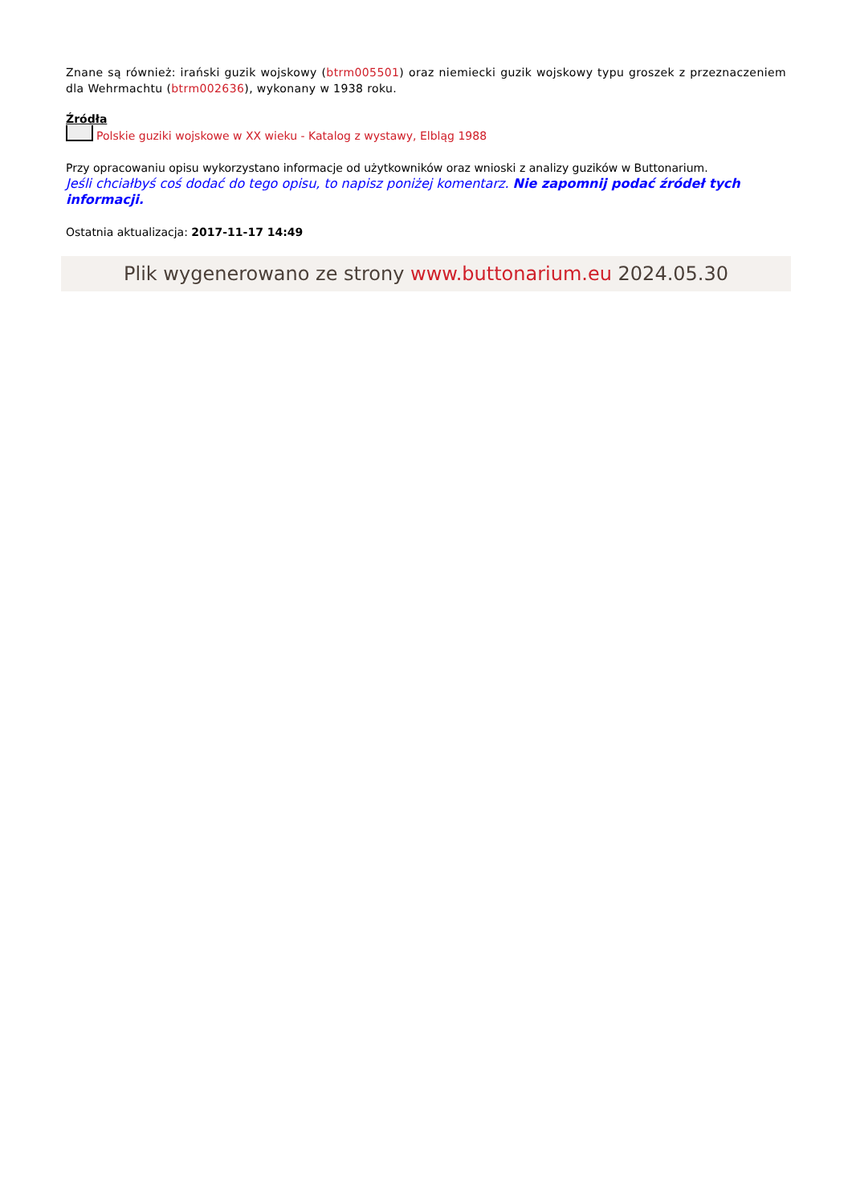Znane są również: irański guzik wojskowy (btrm005501) oraz niemiecki guzik wojskowy typu groszek z przeznaczeniem dla Wehrmachtu (btrm002636), wykonany w 1938 roku.
Źródła
Polskie guziki wojskowe w XX wieku - Katalog z wystawy, Elbląg 1988
Przy opracowaniu opisu wykorzystano informacje od użytkowników oraz wnioski z analizy guzików w Buttonarium.
Jeśli chciałbyś coś dodać do tego opisu, to napisz poniżej komentarz. Nie zapomnij podać źródeł tych informacji.
Ostatnia aktualizacja: 2017-11-17 14:49
Plik wygenerowano ze strony www.buttonarium.eu 2024.05.30